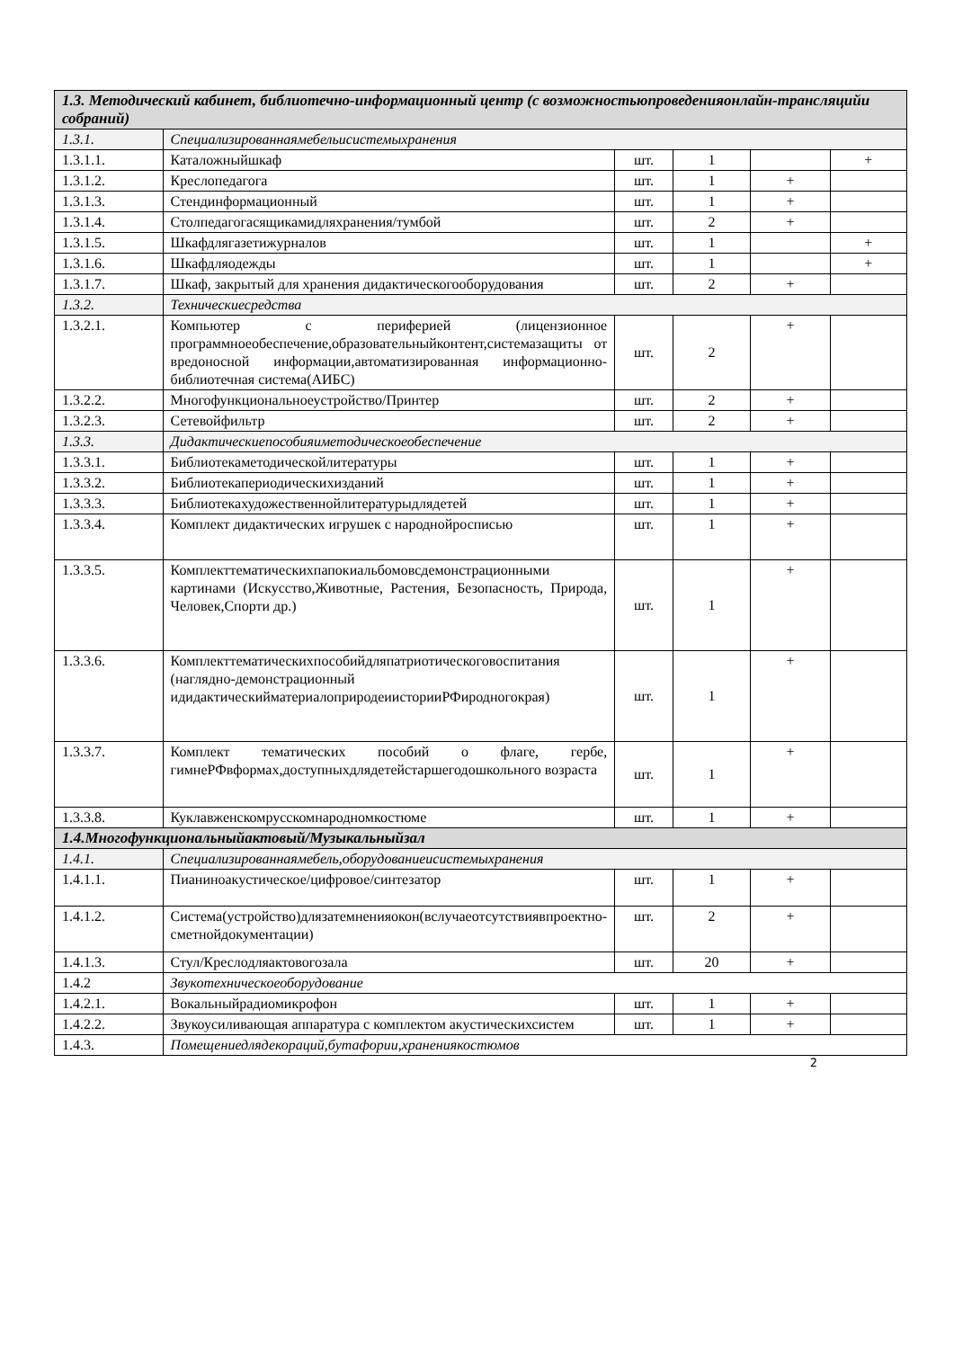| 1.3. Методический кабинет, библиотечно-информационный центр (с возможностьюпроведенияонлайн-трансляцийи собраний) | | | | | |
| 1.3.1. | Специализированнаямебельисистемыхранения | | | | |
| 1.3.1.1. | Каталожныйшкаф | шт. | 1 | | + |
| 1.3.1.2. | Креслопедагога | шт. | 1 | + | |
| 1.3.1.3. | Стендинформационный | шт. | 1 | + | |
| 1.3.1.4. | Столпедагогасящикамидляхранения/тумбой | шт. | 2 | + | |
| 1.3.1.5. | Шкафдлягазетижурналов | шт. | 1 | | + |
| 1.3.1.6. | Шкафдляодежды | шт. | 1 | | + |
| 1.3.1.7. | Шкаф, закрытый для хранения дидактическогооборудования | шт. | 2 | + | |
| 1.3.2. | Техническиесредства | | | | |
| 1.3.2.1. | Компьютер с периферией (лицензионное программноеобеспечение,образовательныйконтент,системазащиты от вредоносной информации,автоматизированная информационно-библиотечная система(АИБС) | шт. | 2 | + | |
| 1.3.2.2. | Многофункциональноеустройство/Принтер | шт. | 2 | + | |
| 1.3.2.3. | Сетевойфильтр | шт. | 2 | + | |
| 1.3.3. | Дидактическиепособияиметодическоеобеспечение | | | | |
| 1.3.3.1. | Библиотекаметодическойлитературы | шт. | 1 | + | |
| 1.3.3.2. | Библиотекапериодическихизданий | шт. | 1 | + | |
| 1.3.3.3. | Библиотекахудожественнойлитературыдлядетей | шт. | 1 | + | |
| 1.3.3.4. | Комплект дидактических игрушек с народнойросписью | шт. | 1 | + | |
| 1.3.3.5. | Комплекттематическихпапокиальбомовсдемонстрационными картинами (Искусство,Животные, Растения, Безопасность, Природа, Человек,Спорти др.) | шт. | 1 | + | |
| 1.3.3.6. | Комплекттематическихпособийдляпатриотическоговоспитания (наглядно-демонстрационный идидактическийматериалоприродеиисторииРФиродногокрая) | шт. | 1 | + | |
| 1.3.3.7. | Комплект тематических пособий о флаге, гербе, гимнеРФвформах,доступныхдлядетейстаршегодошкольного возраста | шт. | 1 | + | |
| 1.3.3.8. | Куклавженскомрусскомнародномкостюме | шт. | 1 | + | |
| 1.4.Многофункциональныйактовый/Музыкальныйзал | | | | | |
| 1.4.1. | Специализированнаямебель,оборудованиеисистемыхранения | | | | |
| 1.4.1.1. | Пианиноакустическое/цифровое/синтезатор | шт. | 1 | + | |
| 1.4.1.2. | Система(устройство)длязатемненияокон(вслучаеотсутствиявпроектно-сметнойдокументации) | шт. | 2 | + | |
| 1.4.1.3. | Стул/Креслодляактовогозала | шт. | 20 | + | |
| 1.4.2 | Звукотехническоеоборудование | | | | |
| 1.4.2.1. | Вокальныйрадиомикрофон | шт. | 1 | + | |
| 1.4.2.2. | Звукоусиливающая аппаратура с комплектом акустическихсистем | шт. | 1 | + | |
| 1.4.3. | Помещениедлядекораций,бутафории,хранениякостюмов | | | | |
2